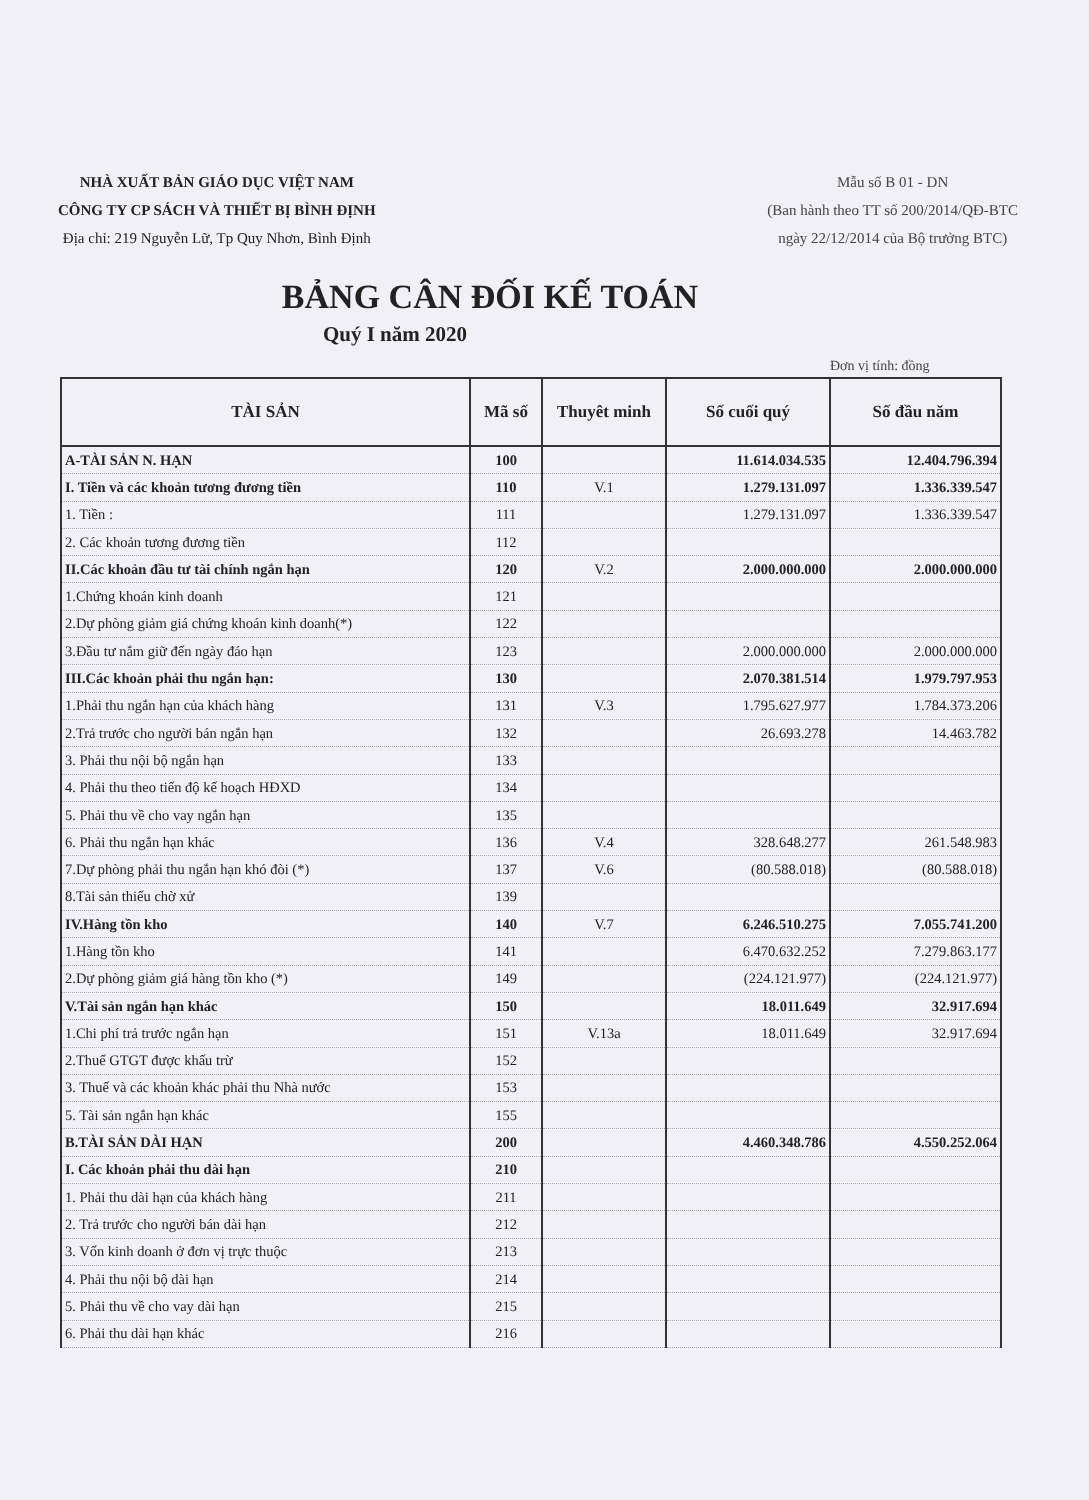NHÀ XUẤT BẢN GIÁO DỤC VIỆT NAM
CÔNG TY CP SÁCH VÀ THIẾT BỊ BÌNH ĐỊNH
Địa chỉ: 219 Nguyễn Lữ, Tp Quy Nhơn, Bình Định
Mẫu số B 01 - DN
(Ban hành theo TT số 200/2014/QĐ-BTC
ngày 22/12/2014 của Bộ trưởng BTC)
BẢNG CÂN ĐỐI KẾ TOÁN
Quý I năm 2020
Đơn vị tính: đồng
| TÀI SẢN | Mã số | Thuyêt minh | Số cuối quý | Số đầu năm |
| --- | --- | --- | --- | --- |
| A-TÀI SẢN N. HẠN | 100 | | 11.614.034.535 | 12.404.796.394 |
| I. Tiền và các khoản tương đương tiền | 110 | V.1 | 1.279.131.097 | 1.336.339.547 |
| 1. Tiền : | 111 | | 1.279.131.097 | 1.336.339.547 |
| 2. Các khoản tương đương tiền | 112 | | | |
| II.Các khoản đầu tư tài chính ngắn hạn | 120 | V.2 | 2.000.000.000 | 2.000.000.000 |
| 1.Chứng khoán kinh doanh | 121 | | | |
| 2.Dự phòng giảm giá chứng khoán kinh doanh(*) | 122 | | | |
| 3.Đầu tư nắm giữ đến ngày đáo hạn | 123 | | 2.000.000.000 | 2.000.000.000 |
| III.Các khoản phải thu ngắn hạn: | 130 | | 2.070.381.514 | 1.979.797.953 |
| 1.Phải thu ngắn hạn của khách hàng | 131 | V.3 | 1.795.627.977 | 1.784.373.206 |
| 2.Trả trước cho người bán ngắn hạn | 132 | | 26.693.278 | 14.463.782 |
| 3. Phải thu nội bộ ngắn hạn | 133 | | | |
| 4. Phải thu theo tiến độ kế hoạch HĐXD | 134 | | | |
| 5. Phải thu về cho vay ngắn hạn | 135 | | | |
| 6. Phải thu ngắn hạn khác | 136 | V.4 | 328.648.277 | 261.548.983 |
| 7.Dự phòng phải thu ngắn hạn khó đòi (*) | 137 | V.6 | (80.588.018) | (80.588.018) |
| 8.Tài sản thiếu chờ xử | 139 | | | |
| IV.Hàng tồn kho | 140 | V.7 | 6.246.510.275 | 7.055.741.200 |
| 1.Hàng tồn kho | 141 | | 6.470.632.252 | 7.279.863.177 |
| 2.Dự phòng giảm giá hàng tồn kho (*) | 149 | | (224.121.977) | (224.121.977) |
| V.Tài sản ngắn hạn khác | 150 | | 18.011.649 | 32.917.694 |
| 1.Chi phí trả trước ngắn hạn | 151 | V.13a | 18.011.649 | 32.917.694 |
| 2.Thuế GTGT được khấu trừ | 152 | | | |
| 3. Thuế và các khoản khác phải thu Nhà nước | 153 | | | |
| 5. Tài sản ngắn hạn khác | 155 | | | |
| B.TÀI SẢN DÀI HẠN | 200 | | 4.460.348.786 | 4.550.252.064 |
| I. Các khoản phải thu dài hạn | 210 | | | |
| 1. Phải thu dài hạn của khách hàng | 211 | | | |
| 2. Trả trước cho người bán dài hạn | 212 | | | |
| 3. Vốn kinh doanh ở đơn vị trực thuộc | 213 | | | |
| 4. Phải thu nội bộ dài hạn | 214 | | | |
| 5. Phải thu về cho vay dài hạn | 215 | | | |
| 6. Phải thu dài hạn khác | 216 | | | |